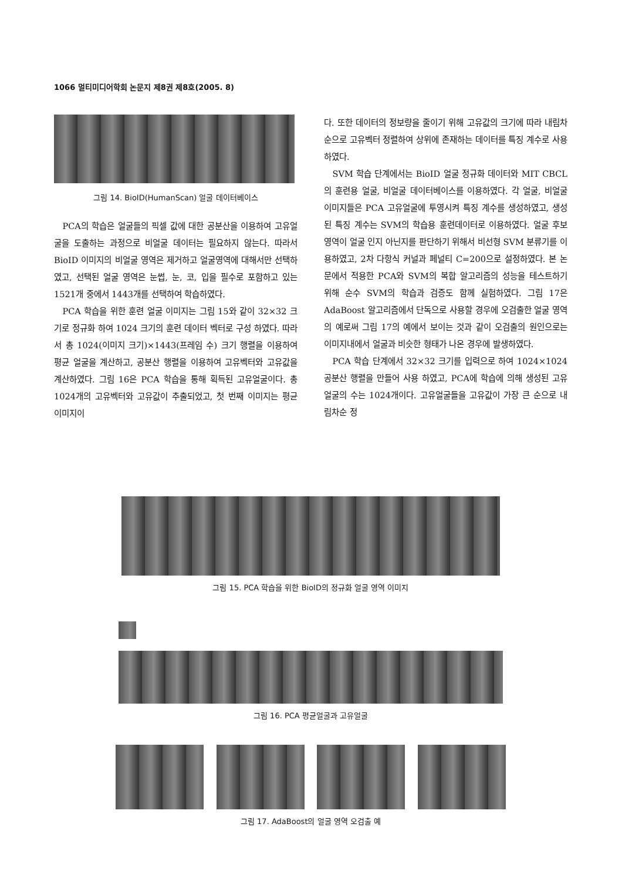1066 멀티미디어학회 논문지 제8권 제8호(2005. 8)
그림 14. BioID(HumanScan) 얼굴 데이터베이스
PCA의 학습은 얼굴들의 픽셀 값에 대한 공분산을 이용하여 고유얼굴을 도출하는 과정으로 비얼굴 데이터는 필요하지 않는다. 따라서 BioID 이미지의 비얼굴 영역은 제거하고 얼굴영역에 대해서만 선택하였고, 선택된 얼굴 영역은 눈썹, 눈, 코, 입을 필수로 포함하고 있는 1521개 중에서 1443개를 선택하여 학습하였다.
PCA 학습을 위한 훈련 얼굴 이미지는 그림 15와 같이 32×32 크기로 정규화 하여 1024 크기의 훈련 데이터 벡터로 구성 하였다. 따라서 총 1024(이미지 크기)×1443(프레임 수) 크기 행렬을 이용하여 평균 얼굴을 계산하고, 공분산 행렬을 이용하여 고유벡터와 고유값을 계산하였다. 그림 16은 PCA 학습을 통해 획득된 고유얼굴이다. 총 1024개의 고유벡터와 고유값이 추출되었고, 첫 번째 이미지는 평균 이미지이
다. 또한 데이터의 정보량을 줄이기 위해 고유값의 크기에 따라 내림차순으로 고유벡터 정렬하여 상위에 존재하는 데이터를 특징 계수로 사용하였다.
SVM 학습 단계에서는 BioID 얼굴 정규화 데이터와 MIT CBCL의 훈련용 얼굴, 비얼굴 데이터베이스를 이용하였다. 각 얼굴, 비얼굴 이미지들은 PCA 고유얼굴에 투영시켜 특징 계수를 생성하였고, 생성된 특징 계수는 SVM의 학습용 훈련데이터로 이용하였다. 얼굴 후보 영역이 얼굴 인지 아닌지를 판단하기 위해서 비선형 SVM 분류기를 이용하였고, 2차 다항식 커널과 페널티 C=200으로 설정하였다. 본 논문에서 적용한 PCA와 SVM의 복합 알고리즘의 성능을 테스트하기 위해 순수 SVM의 학습과 검증도 함께 실험하였다. 그림 17은 AdaBoost 알고리즘에서 단독으로 사용할 경우에 오검출한 얼굴 영역의 예로써 그림 17의 예에서 보이는 것과 같이 오검출의 원인으로는 이미지내에서 얼굴과 비슷한 형태가 나온 경우에 발생하였다.
PCA 학습 단계에서 32×32 크기를 입력으로 하여 1024×1024 공분산 행렬을 만들어 사용 하였고, PCA에 학습에 의해 생성된 고유얼굴의 수는 1024개이다. 고유얼굴들을 고유값이 가장 큰 순으로 내림차순 정
그림 15. PCA 학습을 위한 BioID의 정규화 얼굴 영역 이미지
그림 16. PCA 평균얼굴과 고유얼굴
그림 17. AdaBoost의 얼굴 영역 오검출 예